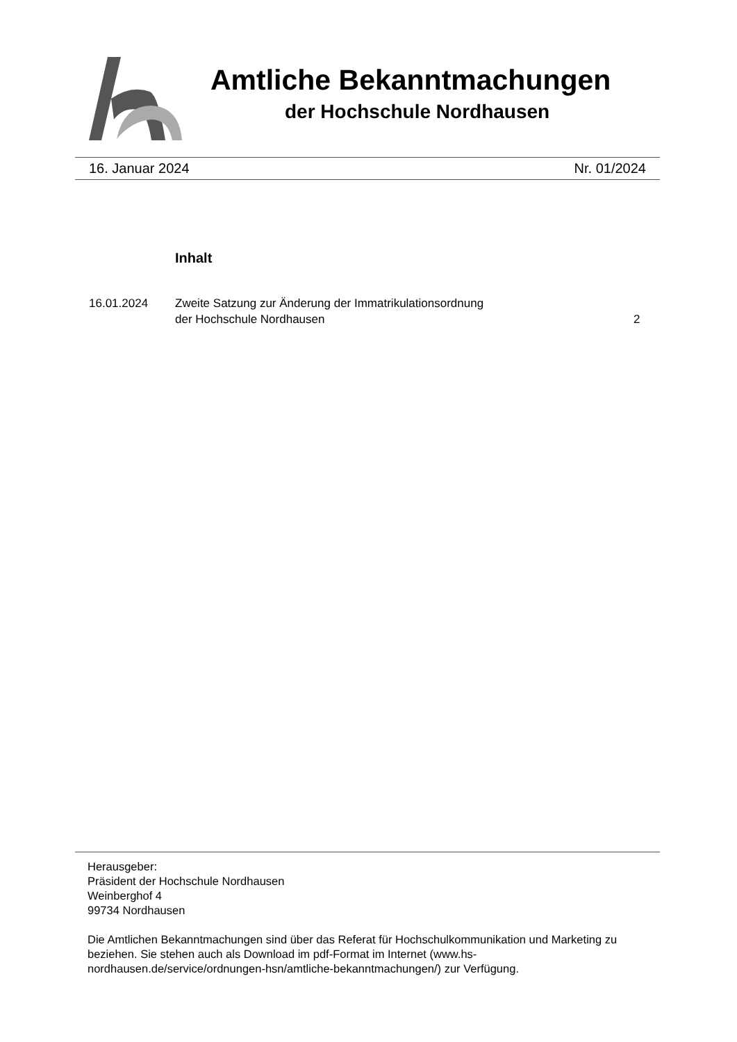Amtliche Bekanntmachungen
der Hochschule Nordhausen
16. Januar 2024 Nr. 01/2024
Inhalt
16.01.2024 Zweite Satzung zur Änderung der Immatrikulationsordnung
der Hochschule Nordhausen
2
Herausgeber:
Präsident der Hochschule Nordhausen
Weinberghof 4
99734 Nordhausen
Die Amtlichen Bekanntmachungen sind über das Referat für Hochschulkommunikation und Marketing zu beziehen. Sie stehen auch als Download im pdf-Format im Internet (www.hs-nordhausen.de/service/ordnungen-hsn/amtliche-bekanntmachungen/) zur Verfügung.